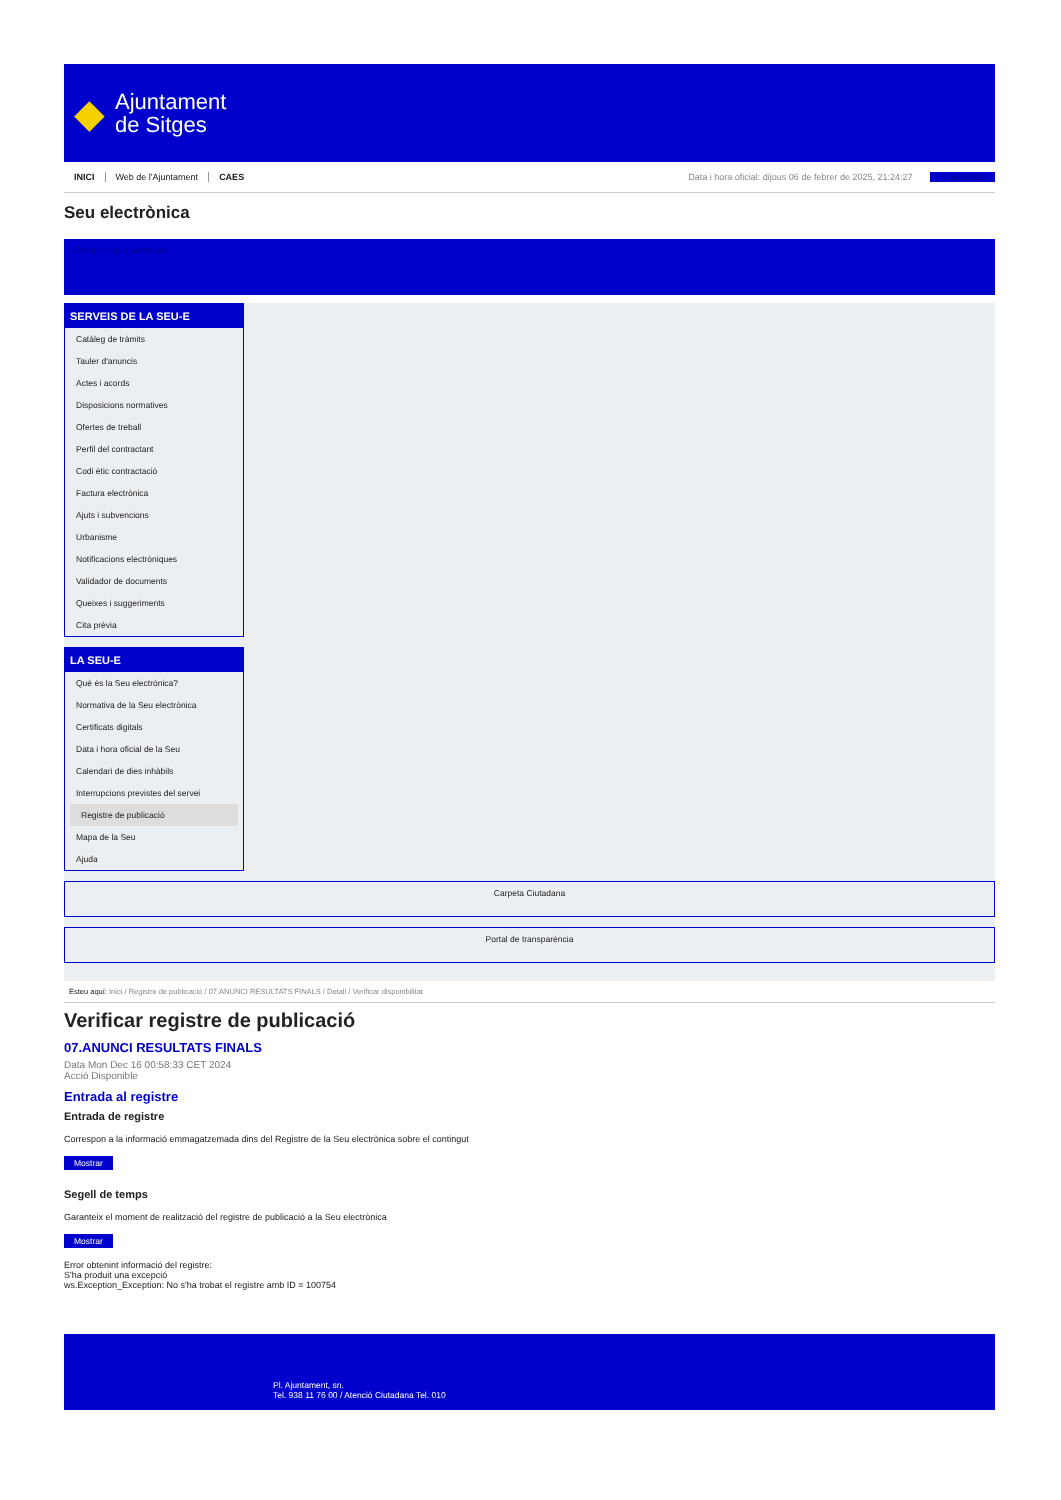◆
Ajuntament
de Sitges
INICI Web de l'Ajuntament CAES Data i hora oficial: dijous 06 de febrer de 2025, 21:24:27 Sincronitza
Seu electrònica
Obtenir còpia autèntica
SERVEIS DE LA SEU-E
Catàleg de tràmits
Tauler d'anuncis
Actes i acords
Disposicions normatives
Ofertes de treball
Perfil del contractant
Codi ètic contractació
Factura electrònica
Ajuts i subvencions
Urbanisme
Notificacions electròniques
Validador de documents
Queixes i suggeriments
Cita prèvia
LA SEU-E
Què és la Seu electrònica?
Normativa de la Seu electrònica
Certificats digitals
Data i hora oficial de la Seu
Calendari de dies inhàbils
Interrupcions previstes del servei
Registre de publicació
Mapa de la Seu
Ajuda
Carpeta Ciutadana
Portal de transparència
Esteu aquí: Inici / Registre de publicació / 07.ANUNCI RESULTATS FINALS / Detall / Verificar disponibilitat
Verificar registre de publicació
07.ANUNCI RESULTATS FINALS
Data Mon Dec 16 00:58:33 CET 2024
Acció Disponible
Entrada al registre
Entrada de registre
Correspon a la informació emmagatzemada dins del Registre de la Seu electrònica sobre el contingut
Mostrar
Segell de temps
Garanteix el moment de realització del registre de publicació a la Seu electrònica
Mostrar
Error obtenint informació del registre:
S'ha produit una excepció
ws.Exception_Exception: No s'ha trobat el registre amb ID = 100754
Pl. Ajuntament, sn.
Tel. 938 11 76 00 / Atenció Ciutadana Tel. 010